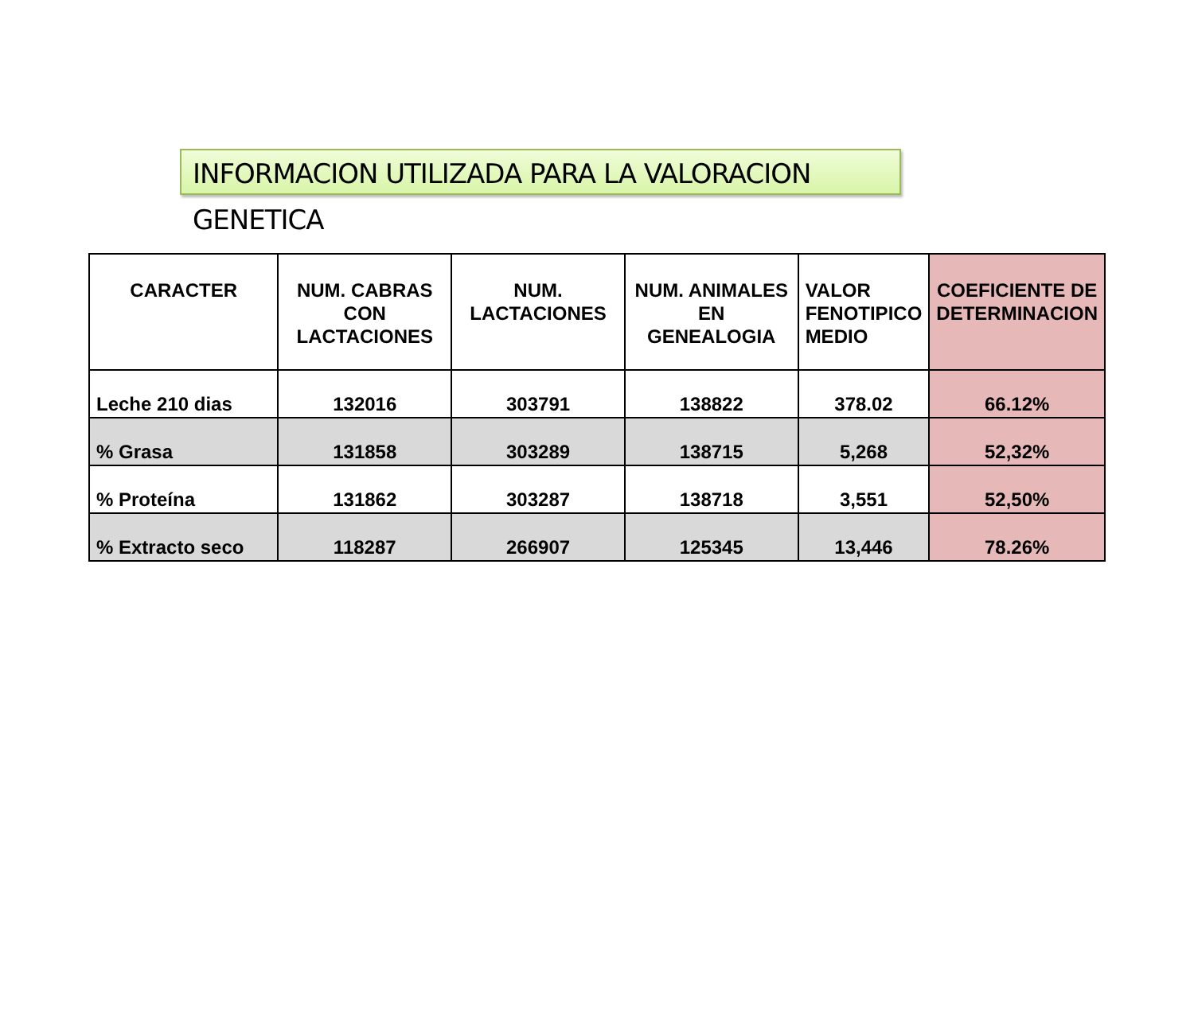INFORMACION UTILIZADA PARA LA VALORACION GENETICA
| CARACTER | NUM. CABRAS CON LACTACIONES | NUM. LACTACIONES | NUM. ANIMALES EN GENEALOGIA | VALOR FENOTIPICO MEDIO | COEFICIENTE DE DETERMINACION |
| --- | --- | --- | --- | --- | --- |
| Leche 210 dias | 132016 | 303791 | 138822 | 378.02 | 66.12% |
| % Grasa | 131858 | 303289 | 138715 | 5,268 | 52,32% |
| % Proteína | 131862 | 303287 | 138718 | 3,551 | 52,50% |
| % Extracto seco | 118287 | 266907 | 125345 | 13,446 | 78.26% |